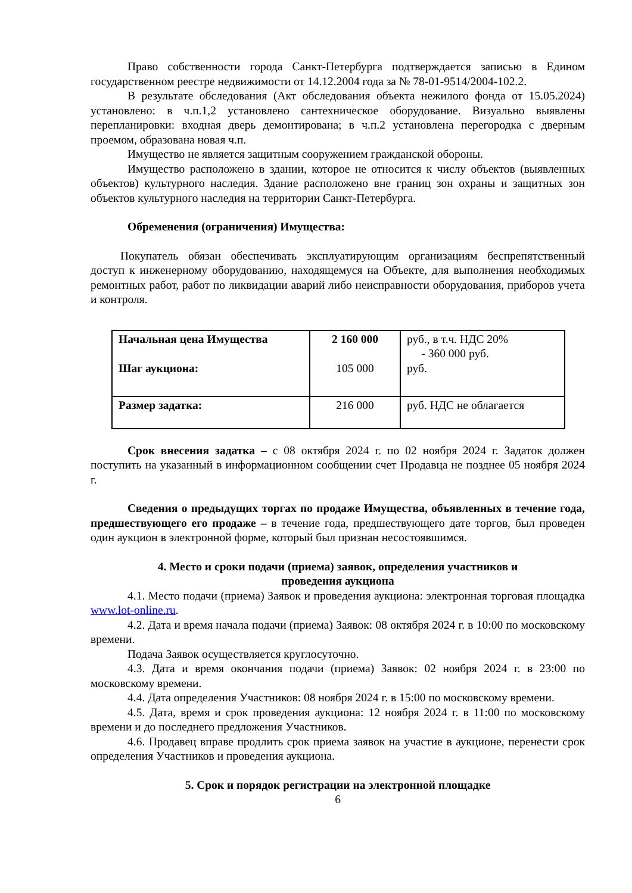Право собственности города Санкт-Петербурга подтверждается записью в Едином государственном реестре недвижимости от 14.12.2004 года за № 78-01-9514/2004-102.2.
В результате обследования (Акт обследования объекта нежилого фонда от 15.05.2024) установлено: в ч.п.1,2 установлено сантехническое оборудование. Визуально выявлены перепланировки: входная дверь демонтирована; в ч.п.2 установлена перегородка с дверным проемом, образована новая ч.п.
Имущество не является защитным сооружением гражданской обороны.
Имущество расположено в здании, которое не относится к числу объектов (выявленных объектов) культурного наследия. Здание расположено вне границ зон охраны и защитных зон объектов культурного наследия на территории Санкт-Петербурга.
Обременения (ограничения) Имущества:
Покупатель обязан обеспечивать эксплуатирующим организациям беспрепятственный доступ к инженерному оборудованию, находящемуся на Объекте, для выполнения необходимых ремонтных работ, работ по ликвидации аварий либо неисправности оборудования, приборов учета и контроля.
| Начальная цена Имущества Шаг аукциона: | 2 160 000 105 000 | руб., в т.ч. НДС 20% - 360 000 руб. руб. |
| Размер задатка: | 216 000 | руб. НДС не облагается |
Срок внесения задатка – с 08 октября 2024 г. по 02 ноября 2024 г. Задаток должен поступить на указанный в информационном сообщении счет Продавца не позднее 05 ноября 2024 г.
Сведения о предыдущих торгах по продаже Имущества, объявленных в течение года, предшествующего его продаже – в течение года, предшествующего дате торгов, был проведен один аукцион в электронной форме, который был признан несостоявшимся.
4. Место и сроки подачи (приема) заявок, определения участников и
проведения аукциона
4.1. Место подачи (приема) Заявок и проведения аукциона: электронная торговая площадка www.lot-online.ru.
4.2. Дата и время начала подачи (приема) Заявок: 08 октября 2024 г. в 10:00 по московскому времени.
Подача Заявок осуществляется круглосуточно.
4.3. Дата и время окончания подачи (приема) Заявок: 02 ноября 2024 г. в 23:00 по московскому времени.
4.4. Дата определения Участников: 08 ноября 2024 г. в 15:00 по московскому времени.
4.5. Дата, время и срок проведения аукциона: 12 ноября 2024 г. в 11:00 по московскому времени и до последнего предложения Участников.
4.6. Продавец вправе продлить срок приема заявок на участие в аукционе, перенести срок определения Участников и проведения аукциона.
5. Срок и порядок регистрации на электронной площадке
6